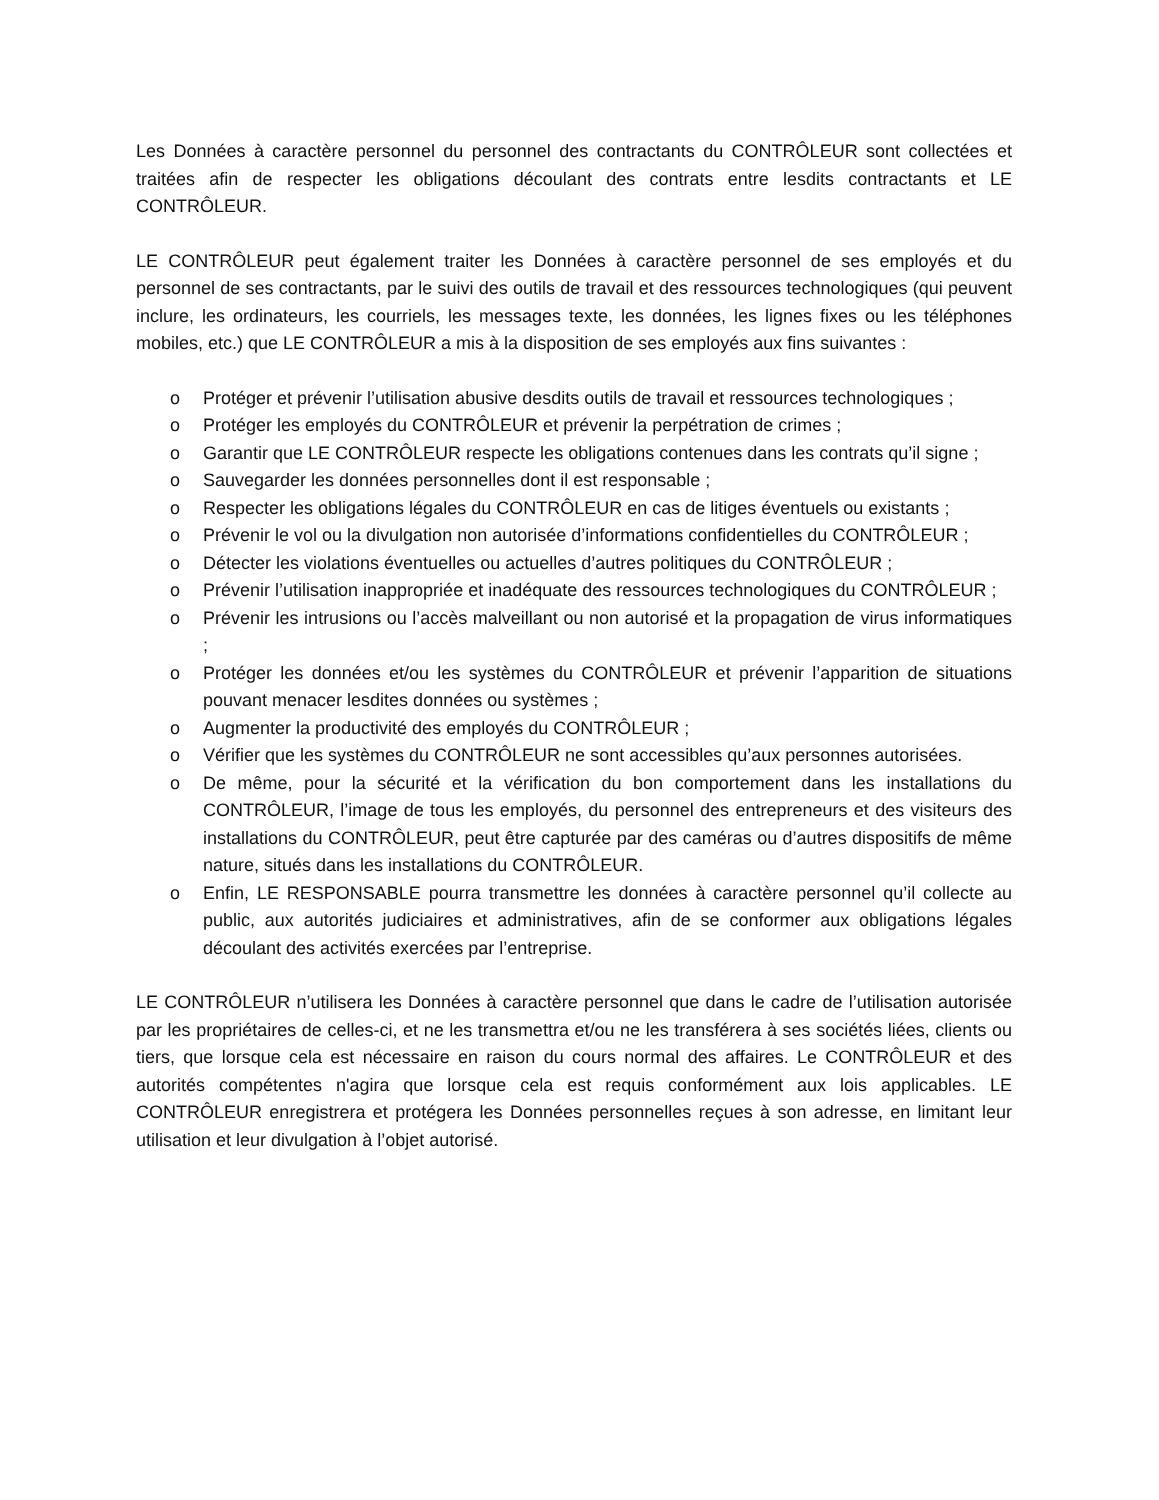Les Données à caractère personnel du personnel des contractants du CONTRÔLEUR sont collectées et traitées afin de respecter les obligations découlant des contrats entre lesdits contractants et LE CONTRÔLEUR.
LE CONTRÔLEUR peut également traiter les Données à caractère personnel de ses employés et du personnel de ses contractants, par le suivi des outils de travail et des ressources technologiques (qui peuvent inclure, les ordinateurs, les courriels, les messages texte, les données, les lignes fixes ou les téléphones mobiles, etc.) que LE CONTRÔLEUR a mis à la disposition de ses employés aux fins suivantes :
o Protéger et prévenir l’utilisation abusive desdits outils de travail et ressources technologiques ;
o Protéger les employés du CONTRÔLEUR et prévenir la perpétration de crimes ;
o Garantir que LE CONTRÔLEUR respecte les obligations contenues dans les contrats qu’il signe ;
o Sauvegarder les données personnelles dont il est responsable ;
o Respecter les obligations légales du CONTRÔLEUR en cas de litiges éventuels ou existants ;
o Prévenir le vol ou la divulgation non autorisée d’informations confidentielles du CONTRÔLEUR ;
o Détecter les violations éventuelles ou actuelles d’autres politiques du CONTRÔLEUR ;
o Prévenir l’utilisation inappropriée et inadéquate des ressources technologiques du CONTRÔLEUR ;
o Prévenir les intrusions ou l’accès malveillant ou non autorisé et la propagation de virus informatiques ;
o Protéger les données et/ou les systèmes du CONTRÔLEUR et prévenir l’apparition de situations pouvant menacer lesdites données ou systèmes ;
o Augmenter la productivité des employés du CONTRÔLEUR ;
o Vérifier que les systèmes du CONTRÔLEUR ne sont accessibles qu’aux personnes autorisées.
o De même, pour la sécurité et la vérification du bon comportement dans les installations du CONTRÔLEUR, l’image de tous les employés, du personnel des entrepreneurs et des visiteurs des installations du CONTRÔLEUR, peut être capturée par des caméras ou d’autres dispositifs de même nature, situés dans les installations du CONTRÔLEUR.
o Enfin, LE RESPONSABLE pourra transmettre les données à caractère personnel qu’il collecte au public, aux autorités judiciaires et administratives, afin de se conformer aux obligations légales découlant des activités exercées par l’entreprise.
LE CONTRÔLEUR n’utilisera les Données à caractère personnel que dans le cadre de l’utilisation autorisée par les propriétaires de celles-ci, et ne les transmettra et/ou ne les transférera à ses sociétés liées, clients ou tiers, que lorsque cela est nécessaire en raison du cours normal des affaires. Le CONTRÔLEUR et des autorités compétentes n'agira que lorsque cela est requis conformément aux lois applicables. LE CONTRÔLEUR enregistrera et protégera les Données personnelles reçues à son adresse, en limitant leur utilisation et leur divulgation à l’objet autorisé.